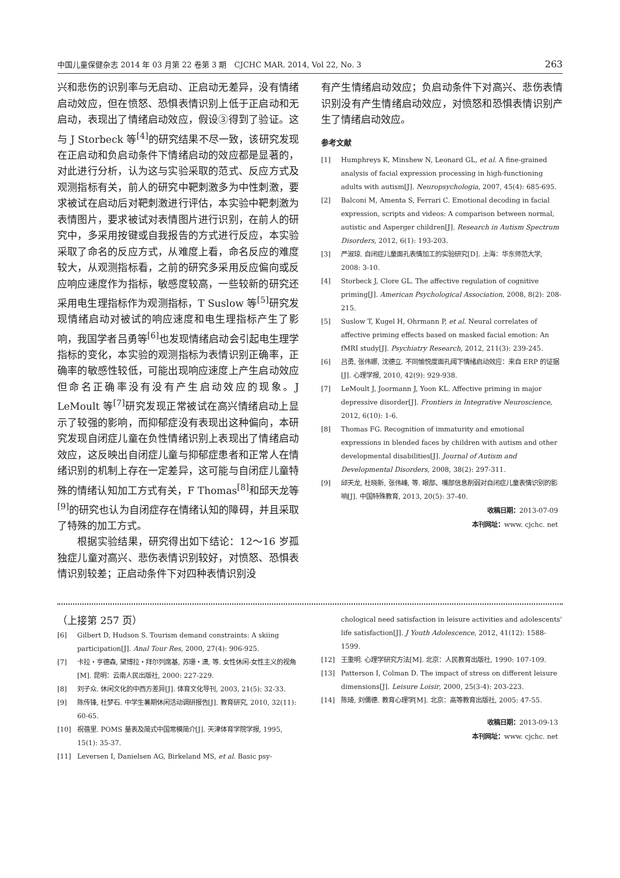中国儿童保健杂志 2014 年 03 月第 22 卷第 3 期　CJCHC MAR. 2014, Vol 22, No. 3 263
兴和悲伤的识别率与无启动、正启动无差异，没有情绪启动效应，但在愤怒、恐惧表情识别上低于正启动和无启动，表现出了情绪启动效应，假设③得到了验证。这与 J Storbeck 等<sup>[4]</sup>的研究结果不尽一致，该研究发现在正启动和负启动条件下情绪启动的效应都是显著的，对此进行分析，认为这与实验采取的范式、反应方式及观测指标有关，前人的研究中靶刺激多为中性刺激，要求被试在启动后对靶刺激进行评估，本实验中靶刺激为表情图片，要求被试对表情图片进行识别，在前人的研究中，多采用按键或自我报告的方式进行反应，本实验采取了命名的反应方式，从难度上看，命名反应的难度较大，从观测指标看，之前的研究多采用反应偏向或反应响应速度作为指标，敏感度较高，一些较新的研究还采用电生理指标作为观测指标，T Suslow 等<sup>[5]</sup>研究发现情绪启动对被试的响应速度和电生理指标产生了影响，我国学者吕勇等<sup>[6]</sup>也发现情绪启动会引起电生理学指标的变化，本实验的观测指标为表情识别正确率，正确率的敏感性较低，可能出现响应速度上产生启动效应但命名正确率没有没有产生启动效应的现象。J LeMoult 等<sup>[7]</sup>研究发现正常被试在高兴情绪启动上显示了较强的影响，而抑郁症没有表现出这种偏向，本研究发现自闭症儿童在负性情绪识别上表现出了情绪启动效应，这反映出自闭症儿童与抑郁症患者和正常人在情绪识别的机制上存在一定差异，这可能与自闭症儿童特殊的情绪认知加工方式有关，F Thomas<sup>[8]</sup>和邱天龙等<sup>[9]</sup>的研究也认为自闭症存在情绪认知的障碍，并且采取了特殊的加工方式。
根据实验结果，研究得出如下结论：12～16 岁孤独症儿童对高兴、悲伤表情识别较好，对愤怒、恐惧表情识别较差；正启动条件下对四种表情识别没
有产生情绪启动效应；负启动条件下对高兴、悲伤表情识别没有产生情绪启动效应，对愤怒和恐惧表情识别产生了情绪启动效应。
参考文献
[1] Humphreys K, Minshew N, Leonard GL, et al. A fine-grained analysis of facial expression processing in high-functioning adults with autism[J]. Neuropsychologia, 2007, 45(4): 685-695.
[2] Balconi M, Amenta S, Ferrari C. Emotional decoding in facial expression, scripts and videos: A comparison between normal, autistic and Asperger children[J]. Research in Autism Spectrum Disorders, 2012, 6(1): 193-203.
[3] 严淑琼. 自闭症儿童面孔表情加工的实验研究[D]. 上海：华东师范大学, 2008: 3-10.
[4] Storbeck J, Clore GL. The affective regulation of cognitive priming[J]. American Psychological Association, 2008, 8(2): 208-215.
[5] Suslow T, Kugel H, Ohrmann P, et al. Neural correlates of affective priming effects based on masked facial emotion: An fMRI study[J]. Psychiatry Research, 2012, 211(3): 239-245.
[6] 吕勇, 张伟娜, 沈德立. 不同愉悦度面孔阈下情绪启动效应：来自 ERP 的证据[J]. 心理学报, 2010, 42(9): 929-938.
[7] LeMoult J, Joormann J, Yoon KL. Affective priming in major depressive disorder[J]. Frontiers in Integrative Neuroscience, 2012, 6(10): 1-6.
[8] Thomas FG. Recognition of immaturity and emotional expressions in blended faces by children with autism and other developmental disabilities[J]. Journal of Autism and Developmental Disorders, 2008, 38(2): 297-311.
[9] 邱天龙, 杜晓新, 张伟峰, 等. 眼部、嘴部信息削弱对自闭症儿童表情识别的影响[J]. 中国特殊教育, 2013, 20(5): 37-40.
收稿日期：2013-07-09
本刊网址：www. cjchc. net
（上接第 257 页）
[6] Gilbert D, Hudson S. Tourism demand constraints: A skiing participation[J]. Anal Tour Res, 2000, 27(4): 906-925.
[7] 卡拉・亨德森, 黛博拉・拜尔列席基, 苏珊・潇, 等. 女性休闲-女性主义的视角[M]. 昆明：云南人民出版社, 2000: 227-229.
[8] 刘子众. 休闲文化的中西方差异[J]. 体育文化导刊, 2003, 21(5): 32-33.
[9] 陈传锋, 杜梦石. 中学生暑期休闲活动调研报告[J]. 教育研究, 2010, 32(11): 60-65.
[10] 祝蓓里. POMS 量表及简式中国常模简介[J]. 天津体育学院学报, 1995, 15(1): 35-37.
[11] Leversen I, Danielsen AG, Birkeland MS, et al. Basic psy-
chological need satisfaction in leisure activities and adolescents' life satisfaction[J]. J Youth Adolescence, 2012, 41(12): 1588-1599.
[12] 王重明. 心理学研究方法[M]. 北京：人民教育出版社, 1990: 107-109.
[13] Patterson I, Colman D. The impact of stress on different leisure dimensions[J]. Leisure Loisir, 2000, 25(3-4): 203-223.
[14] 陈琦, 刘儒德. 教育心理学[M]. 北京：高等教育出版社, 2005: 47-55.
收稿日期：2013-09-13
本刊网址：www. cjchc. net